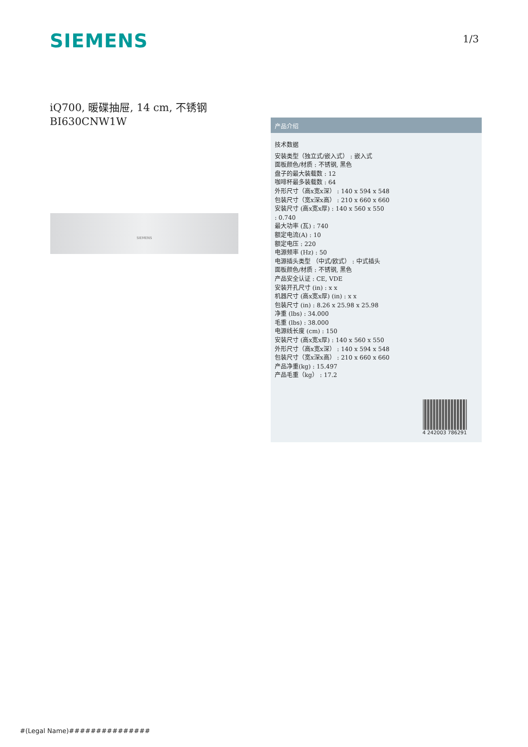SIEMENS 1/3
iQ700, 暖碟抽屉, 14 cm, 不锈钢
BI630CNW1W
SIEMENS
产品介绍
技术数据
安装类型（独立式/嵌入式） : 嵌入式
面板颜色/材质 : 不锈钢, 黑色
盘子的最大装载数 : 12
咖啡杯最多装载数 : 64
外形尺寸（高x宽x深） : 140 x 594 x 548
包装尺寸（宽x深x高） : 210 x 660 x 660
安装尺寸 (高x宽x厚) : 140 x 560 x 550
: 0.740
最大功率 (瓦) : 740
额定电流(A) : 10
额定电压 : 220
电源频率 (Hz) : 50
电源插头类型 （中式/欧式） : 中式插头
面板颜色/材质 : 不锈钢, 黑色
产品安全认证 : CE, VDE
安装开孔尺寸 (in) : x x
机器尺寸 (高x宽x厚) (in) : x x
包装尺寸 (in) : 8.26 x 25.98 x 25.98
净重 (lbs) : 34.000
毛重 (lbs) : 38.000
电源线长度 (cm) : 150
安装尺寸 (高x宽x厚) : 140 x 560 x 550
外形尺寸（高x宽x深） : 140 x 594 x 548
包装尺寸（宽x深x高） : 210 x 660 x 660
产品净重(kg) : 15.497
产品毛重（kg） : 17.2
4 242003 786291
#(Legal Name)###############